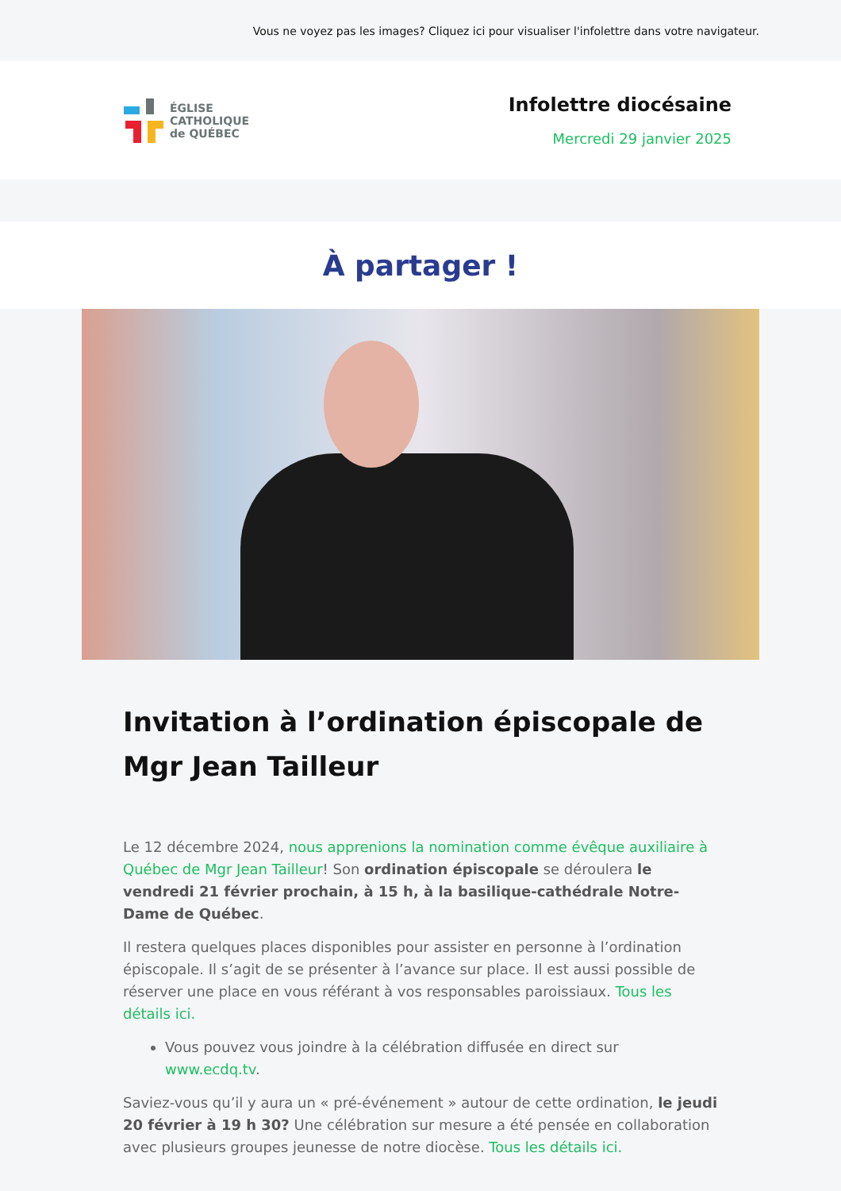Vous ne voyez pas les images? Cliquez ici pour visualiser l'infolettre dans votre navigateur.
ÉGLISE
CATHOLIQUE
de QUÉBEC
Infolettre diocésaine
Mercredi 29 janvier 2025
À partager !
Invitation à l’ordination épiscopale de Mgr Jean Tailleur
Le 12 décembre 2024, nous apprenions la nomination comme évêque auxiliaire à Québec de Mgr Jean Tailleur! Son ordination épiscopale se déroulera le vendredi 21 février prochain, à 15 h, à la basilique-cathédrale Notre-Dame de Québec.
Il restera quelques places disponibles pour assister en personne à l’ordination épiscopale. Il s’agit de se présenter à l’avance sur place. Il est aussi possible de réserver une place en vous référant à vos responsables paroissiaux. Tous les détails ici.
Vous pouvez vous joindre à la célébration diffusée en direct sur www.ecdq.tv.
Saviez-vous qu’il y aura un « pré-événement » autour de cette ordination, le jeudi 20 février à 19 h 30? Une célébration sur mesure a été pensée en collaboration avec plusieurs groupes jeunesse de notre diocèse. Tous les détails ici.